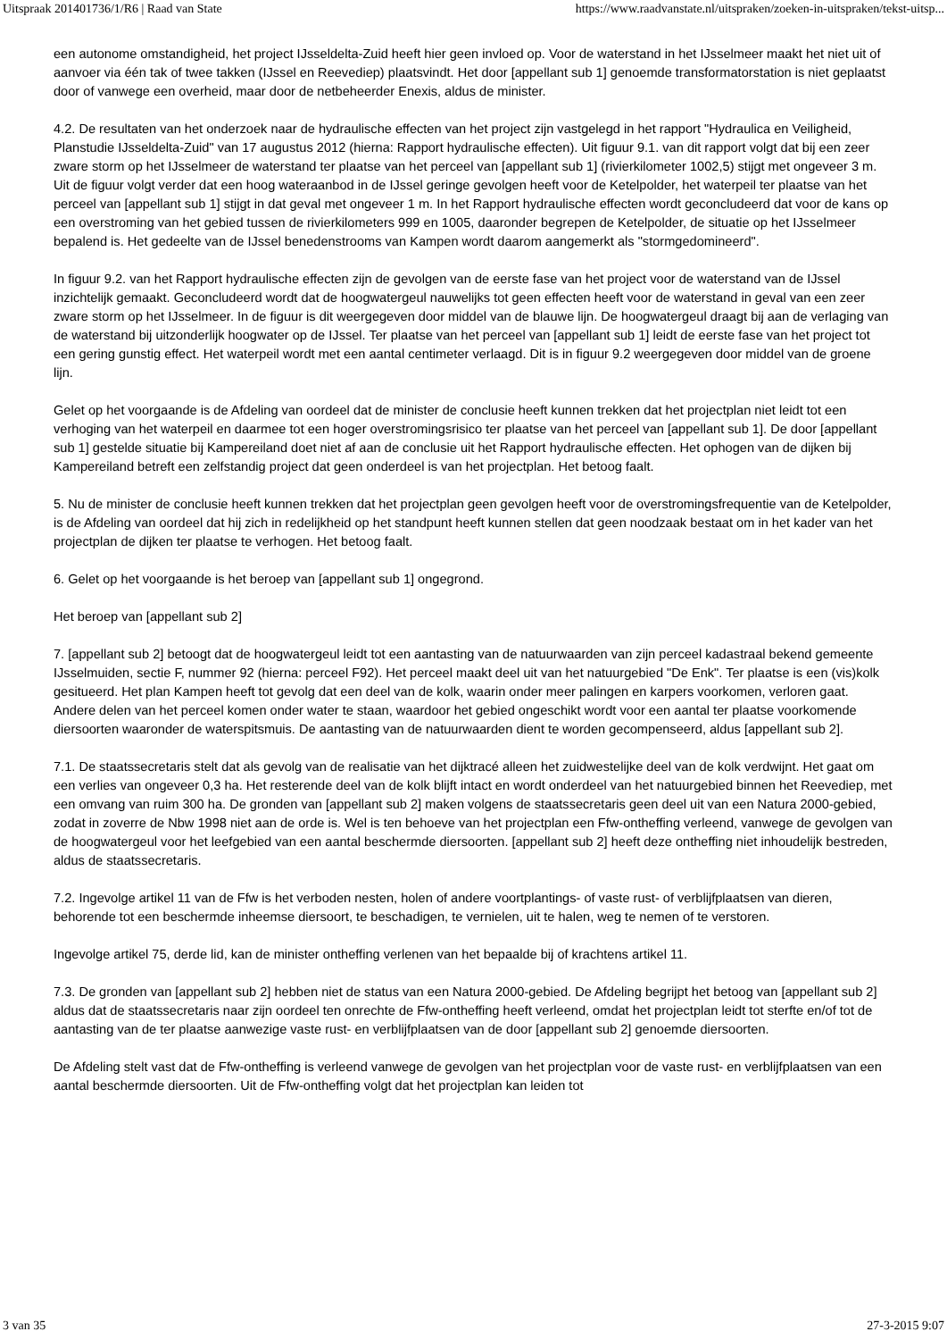Uitspraak 201401736/1/R6 | Raad van State https://www.raadvanstate.nl/uitspraken/zoeken-in-uitspraken/tekst-uitsp...
een autonome omstandigheid, het project IJsseldelta-Zuid heeft hier geen invloed op. Voor de waterstand in het IJsselmeer maakt het niet uit of aanvoer via één tak of twee takken (IJssel en Reevediep) plaatsvindt. Het door [appellant sub 1] genoemde transformatorstation is niet geplaatst door of vanwege een overheid, maar door de netbeheerder Enexis, aldus de minister.
4.2. De resultaten van het onderzoek naar de hydraulische effecten van het project zijn vastgelegd in het rapport "Hydraulica en Veiligheid, Planstudie IJsseldelta-Zuid" van 17 augustus 2012 (hierna: Rapport hydraulische effecten). Uit figuur 9.1. van dit rapport volgt dat bij een zeer zware storm op het IJsselmeer de waterstand ter plaatse van het perceel van [appellant sub 1] (rivierkilometer 1002,5) stijgt met ongeveer 3 m. Uit de figuur volgt verder dat een hoog wateraanbod in de IJssel geringe gevolgen heeft voor de Ketelpolder, het waterpeil ter plaatse van het perceel van [appellant sub 1] stijgt in dat geval met ongeveer 1 m. In het Rapport hydraulische effecten wordt geconcludeerd dat voor de kans op een overstroming van het gebied tussen de rivierkilometers 999 en 1005, daaronder begrepen de Ketelpolder, de situatie op het IJsselmeer bepalend is. Het gedeelte van de IJssel benedenstrooms van Kampen wordt daarom aangemerkt als "stormgedomineerd".
In figuur 9.2. van het Rapport hydraulische effecten zijn de gevolgen van de eerste fase van het project voor de waterstand van de IJssel inzichtelijk gemaakt. Geconcludeerd wordt dat de hoogwatergeul nauwelijks tot geen effecten heeft voor de waterstand in geval van een zeer zware storm op het IJsselmeer. In de figuur is dit weergegeven door middel van de blauwe lijn. De hoogwatergeul draagt bij aan de verlaging van de waterstand bij uitzonderlijk hoogwater op de IJssel. Ter plaatse van het perceel van [appellant sub 1] leidt de eerste fase van het project tot een gering gunstig effect. Het waterpeil wordt met een aantal centimeter verlaagd. Dit is in figuur 9.2 weergegeven door middel van de groene lijn.
Gelet op het voorgaande is de Afdeling van oordeel dat de minister de conclusie heeft kunnen trekken dat het projectplan niet leidt tot een verhoging van het waterpeil en daarmee tot een hoger overstromingsrisico ter plaatse van het perceel van [appellant sub 1]. De door [appellant sub 1] gestelde situatie bij Kampereiland doet niet af aan de conclusie uit het Rapport hydraulische effecten. Het ophogen van de dijken bij Kampereiland betreft een zelfstandig project dat geen onderdeel is van het projectplan. Het betoog faalt.
5. Nu de minister de conclusie heeft kunnen trekken dat het projectplan geen gevolgen heeft voor de overstromingsfrequentie van de Ketelpolder, is de Afdeling van oordeel dat hij zich in redelijkheid op het standpunt heeft kunnen stellen dat geen noodzaak bestaat om in het kader van het projectplan de dijken ter plaatse te verhogen. Het betoog faalt.
6. Gelet op het voorgaande is het beroep van [appellant sub 1] ongegrond.
Het beroep van [appellant sub 2]
7. [appellant sub 2] betoogt dat de hoogwatergeul leidt tot een aantasting van de natuurwaarden van zijn perceel kadastraal bekend gemeente IJsselmuiden, sectie F, nummer 92 (hierna: perceel F92). Het perceel maakt deel uit van het natuurgebied "De Enk". Ter plaatse is een (vis)kolk gesitueerd. Het plan Kampen heeft tot gevolg dat een deel van de kolk, waarin onder meer palingen en karpers voorkomen, verloren gaat. Andere delen van het perceel komen onder water te staan, waardoor het gebied ongeschikt wordt voor een aantal ter plaatse voorkomende diersoorten waaronder de waterspitsmuis. De aantasting van de natuurwaarden dient te worden gecompenseerd, aldus [appellant sub 2].
7.1. De staatssecretaris stelt dat als gevolg van de realisatie van het dijktracé alleen het zuidwestelijke deel van de kolk verdwijnt. Het gaat om een verlies van ongeveer 0,3 ha. Het resterende deel van de kolk blijft intact en wordt onderdeel van het natuurgebied binnen het Reevediep, met een omvang van ruim 300 ha. De gronden van [appellant sub 2] maken volgens de staatssecretaris geen deel uit van een Natura 2000-gebied, zodat in zoverre de Nbw 1998 niet aan de orde is. Wel is ten behoeve van het projectplan een Ffw-ontheffing verleend, vanwege de gevolgen van de hoogwatergeul voor het leefgebied van een aantal beschermde diersoorten. [appellant sub 2] heeft deze ontheffing niet inhoudelijk bestreden, aldus de staatssecretaris.
7.2. Ingevolge artikel 11 van de Ffw is het verboden nesten, holen of andere voortplantings- of vaste rust- of verblijfplaatsen van dieren, behorende tot een beschermde inheemse diersoort, te beschadigen, te vernielen, uit te halen, weg te nemen of te verstoren.
Ingevolge artikel 75, derde lid, kan de minister ontheffing verlenen van het bepaalde bij of krachtens artikel 11.
7.3. De gronden van [appellant sub 2] hebben niet de status van een Natura 2000-gebied. De Afdeling begrijpt het betoog van [appellant sub 2] aldus dat de staatssecretaris naar zijn oordeel ten onrechte de Ffw-ontheffing heeft verleend, omdat het projectplan leidt tot sterfte en/of tot de aantasting van de ter plaatse aanwezige vaste rust- en verblijfplaatsen van de door [appellant sub 2] genoemde diersoorten.
De Afdeling stelt vast dat de Ffw-ontheffing is verleend vanwege de gevolgen van het projectplan voor de vaste rust- en verblijfplaatsen van een aantal beschermde diersoorten. Uit de Ffw-ontheffing volgt dat het projectplan kan leiden tot
3 van 35 27-3-2015 9:07